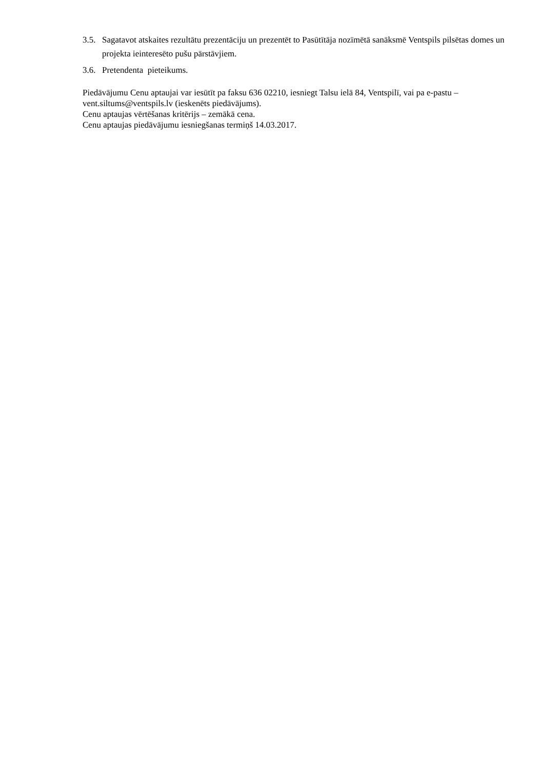3.5.
Sagatavot atskaites rezultātu prezentāciju un prezentēt to Pasūtītāja nozīmētā sanāksmē Ventspils pilsētas domes un projekta ieinteresēto pušu pārstāvjiem.
3.6.
Pretendenta pieteikums.
Piedāvājumu Cenu aptaujai var iesūtīt pa faksu 636 02210, iesniegt Talsu ielā 84, Ventspilī, vai pa e-pastu – vent.siltums@ventspils.lv (ieskenēts piedāvājums).
Cenu aptaujas vērtēšanas kritērijs – zemākā cena.
Cenu aptaujas piedāvājumu iesniegšanas termiņš 14.03.2017.